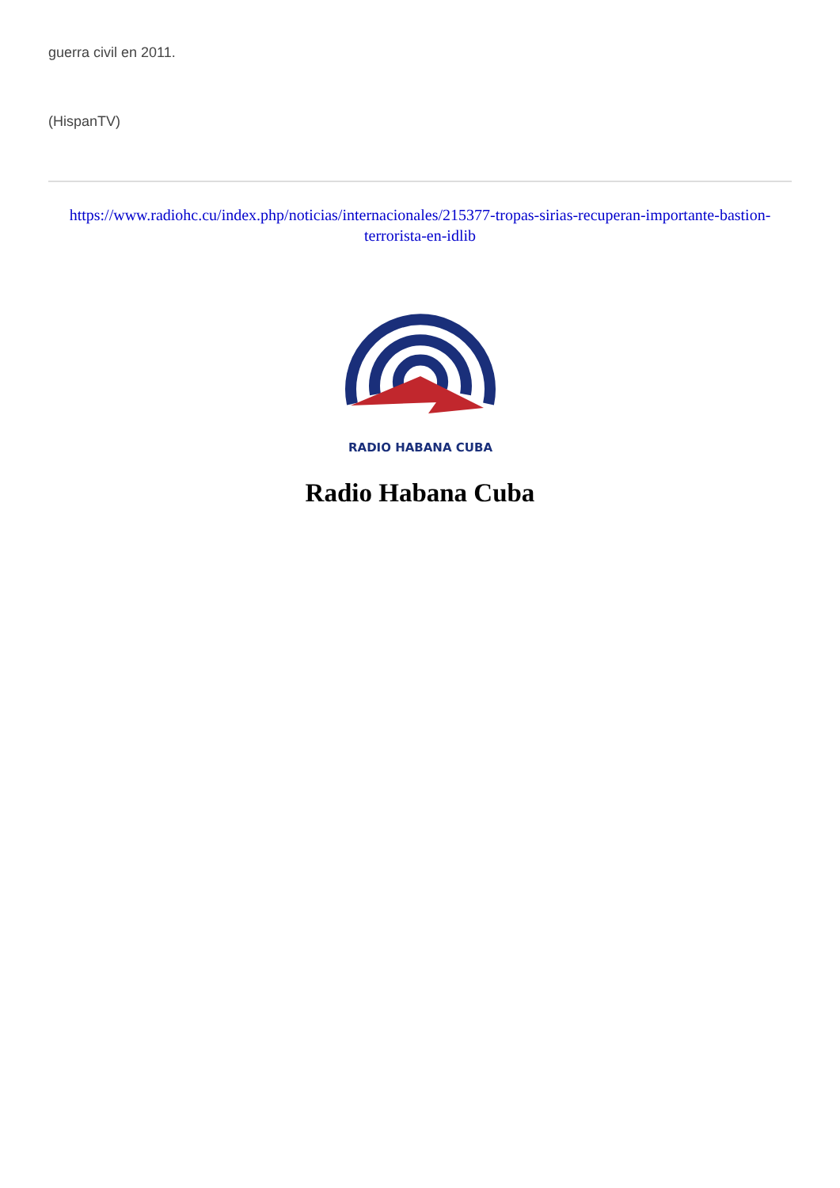guerra civil en 2011.
(HispanTV)
https://www.radiohc.cu/index.php/noticias/internacionales/215377-tropas-sirias-recuperan-importante-bastion-terrorista-en-idlib
RADIO HABANA CUBA
Radio Habana Cuba